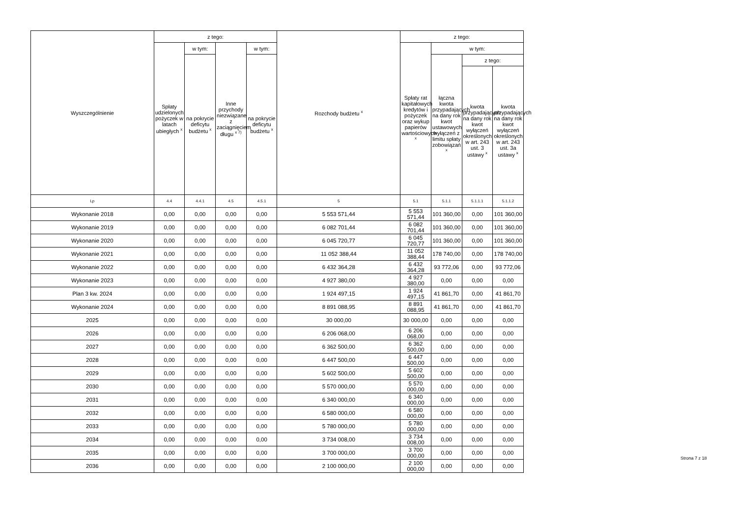| Wyszczególnienie | z tego: | | | | Rozchody budżetu <sup>x</sup> | z tego: | | | |
| --- | --- | --- | --- | --- | --- | --- | --- | --- | --- |
| | Spłaty udzielonych pożyczek w latach ubiegłych <sup>x</sup> | w tym: | Inne przychody niezwiązane z zaciągnięciem długu <sup>x 7)</sup> | w tym: | | Spłaty rat kapitałowych kredytów i pożyczek oraz wykup papierów wartościowych <sup>x</sup> | w tym: | | |
| | | na pokrycie deficytu budżetu <sup>x</sup> | | na pokrycie deficytu budżetu <sup>x</sup> | | | łączna kwota przypadających na dany rok kwot ustawowych wyłączeń z limitu spłaty zobowiązań <sup>x</sup> | z tego: | |
| | | | | | | | | kwota przypadających na dany rok kwot wyłączeń określonych w art. 243 ust. 3 ustawy <sup>x</sup> | kwota przypadających na dany rok kwot wyłączeń określonych w art. 243 ust. 3a ustawy <sup>x</sup> |
| Lp | 4.4 | 4.4.1 | 4.5 | 4.5.1 | 5 | 5.1 | 5.1.1 | 5.1.1.1 | 5.1.1.2 |
| Wykonanie 2018 | 0,00 | 0,00 | 0,00 | 0,00 | 5 553 571,44 | 5 553 571,44 | 101 360,00 | 0,00 | 101 360,00 |
| Wykonanie 2019 | 0,00 | 0,00 | 0,00 | 0,00 | 6 082 701,44 | 6 082 701,44 | 101 360,00 | 0,00 | 101 360,00 |
| Wykonanie 2020 | 0,00 | 0,00 | 0,00 | 0,00 | 6 045 720,77 | 6 045 720,77 | 101 360,00 | 0,00 | 101 360,00 |
| Wykonanie 2021 | 0,00 | 0,00 | 0,00 | 0,00 | 11 052 388,44 | 11 052 388,44 | 178 740,00 | 0,00 | 178 740,00 |
| Wykonanie 2022 | 0,00 | 0,00 | 0,00 | 0,00 | 6 432 364,28 | 6 432 364,28 | 93 772,06 | 0,00 | 93 772,06 |
| Wykonanie 2023 | 0,00 | 0,00 | 0,00 | 0,00 | 4 927 380,00 | 4 927 380,00 | 0,00 | 0,00 | 0,00 |
| Plan 3 kw. 2024 | 0,00 | 0,00 | 0,00 | 0,00 | 1 924 497,15 | 1 924 497,15 | 41 861,70 | 0,00 | 41 861,70 |
| Wykonanie 2024 | 0,00 | 0,00 | 0,00 | 0,00 | 8 891 088,95 | 8 891 088,95 | 41 861,70 | 0,00 | 41 861,70 |
| 2025 | 0,00 | 0,00 | 0,00 | 0,00 | 30 000,00 | 30 000,00 | 0,00 | 0,00 | 0,00 |
| 2026 | 0,00 | 0,00 | 0,00 | 0,00 | 6 206 068,00 | 6 206 068,00 | 0,00 | 0,00 | 0,00 |
| 2027 | 0,00 | 0,00 | 0,00 | 0,00 | 6 362 500,00 | 6 362 500,00 | 0,00 | 0,00 | 0,00 |
| 2028 | 0,00 | 0,00 | 0,00 | 0,00 | 6 447 500,00 | 6 447 500,00 | 0,00 | 0,00 | 0,00 |
| 2029 | 0,00 | 0,00 | 0,00 | 0,00 | 5 602 500,00 | 5 602 500,00 | 0,00 | 0,00 | 0,00 |
| 2030 | 0,00 | 0,00 | 0,00 | 0,00 | 5 570 000,00 | 5 570 000,00 | 0,00 | 0,00 | 0,00 |
| 2031 | 0,00 | 0,00 | 0,00 | 0,00 | 6 340 000,00 | 6 340 000,00 | 0,00 | 0,00 | 0,00 |
| 2032 | 0,00 | 0,00 | 0,00 | 0,00 | 6 580 000,00 | 6 580 000,00 | 0,00 | 0,00 | 0,00 |
| 2033 | 0,00 | 0,00 | 0,00 | 0,00 | 5 780 000,00 | 5 780 000,00 | 0,00 | 0,00 | 0,00 |
| 2034 | 0,00 | 0,00 | 0,00 | 0,00 | 3 734 008,00 | 3 734 008,00 | 0,00 | 0,00 | 0,00 |
| 2035 | 0,00 | 0,00 | 0,00 | 0,00 | 3 700 000,00 | 3 700 000,00 | 0,00 | 0,00 | 0,00 |
| 2036 | 0,00 | 0,00 | 0,00 | 0,00 | 2 100 000,00 | 2 100 000,00 | 0,00 | 0,00 | 0,00 |
Strona 7 z 18